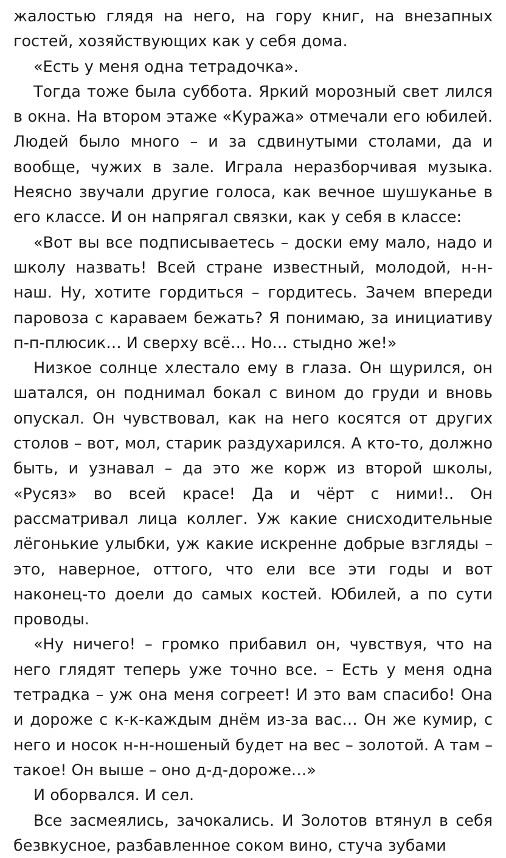жалостью глядя на него, на гору книг, на внезапных гостей, хозяйствующих как у себя дома.
«Есть у меня одна тетрадочка».
Тогда тоже была суббота. Яркий морозный свет лился в окна. На втором этаже «Куража» отмечали его юбилей. Людей было много – и за сдвинутыми столами, да и вообще, чужих в зале. Играла неразборчивая музыка. Неясно звучали другие голоса, как вечное шушуканье в его классе. И он напрягал связки, как у себя в классе:
«Вот вы все подписываетесь – доски ему мало, надо и школу назвать! Всей стране известный, молодой, н-н-наш. Ну, хотите гордиться – гордитесь. Зачем впереди паровоза с караваем бежать? Я понимаю, за инициативу п-п-плюсик… И сверху всё… Но… стыдно же!»
Низкое солнце хлестало ему в глаза. Он щурился, он шатался, он поднимал бокал с вином до груди и вновь опускал. Он чувствовал, как на него косятся от других столов – вот, мол, старик раздухарился. А кто-то, должно быть, и узнавал – да это же корж из второй школы, «Русяз» во всей красе! Да и чёрт с ними!.. Он рассматривал лица коллег. Уж какие снисходительные лёгонькие улыбки, уж какие искренне добрые взгляды – это, наверное, оттого, что ели все эти годы и вот наконец-то доели до самых костей. Юбилей, а по сути проводы.
«Ну ничего! – громко прибавил он, чувствуя, что на него глядят теперь уже точно все. – Есть у меня одна тетрадка – уж она меня согреет! И это вам спасибо! Она и дороже с к-к-каждым днём из-за вас… Он же кумир, с него и носок н-н-ношеный будет на вес – золотой. А там – такое! Он выше – оно д-д-дороже…»
И оборвался. И сел.
Все засмеялись, зачокались. И Золотов втянул в себя безвкусное, разбавленное соком вино, стуча зубами